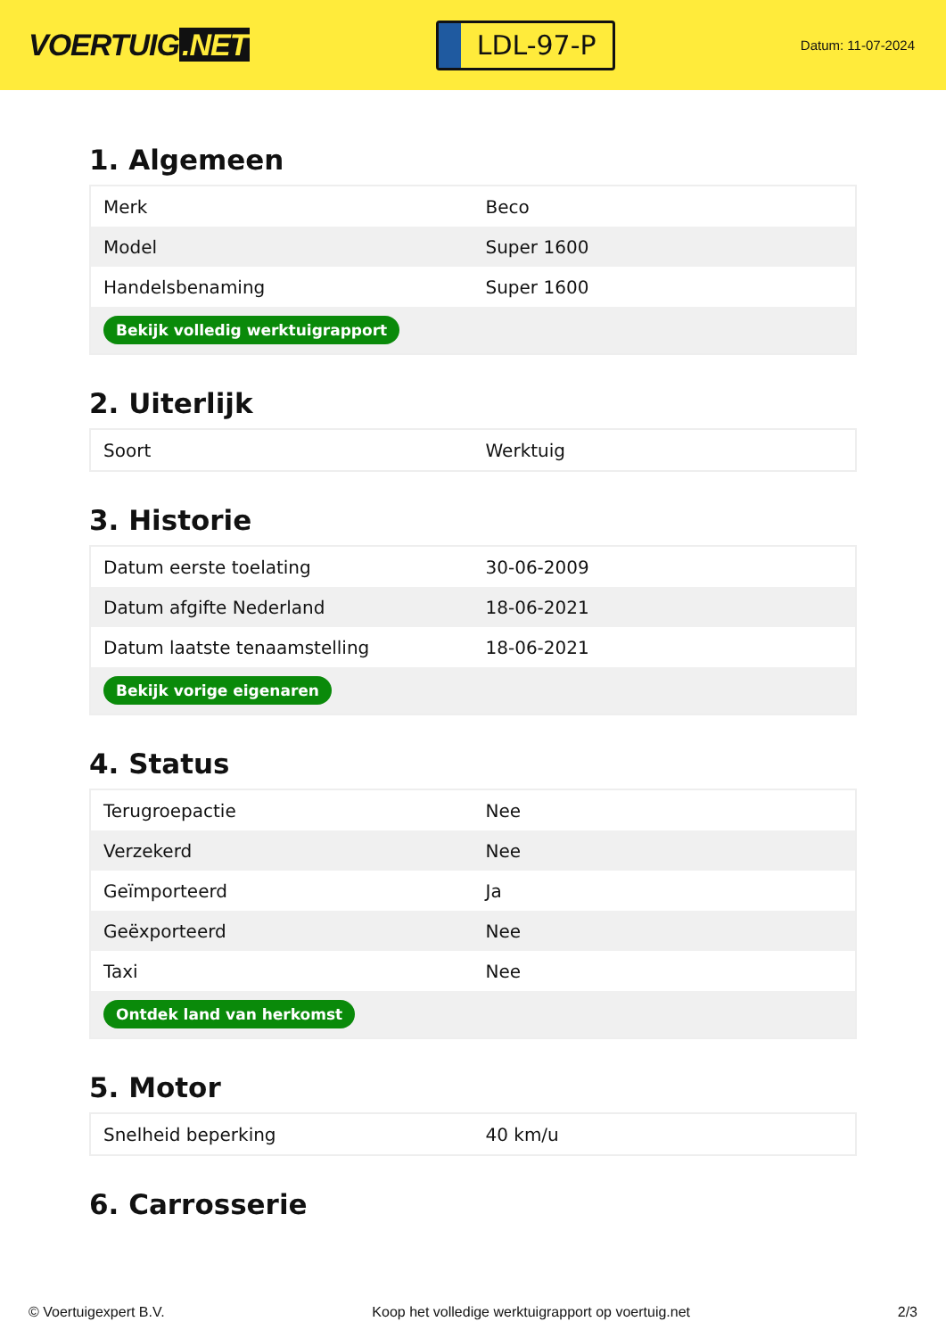VOERTUIG.NET
LDL-97-P
Datum: 11-07-2024
1. Algemeen
| Merk | Beco |
| Model | Super 1600 |
| Handelsbenaming | Super 1600 |
| Bekijk volledig werktuigrapport | |
2. Uiterlijk
| Soort | Werktuig |
3. Historie
| Datum eerste toelating | 30-06-2009 |
| Datum afgifte Nederland | 18-06-2021 |
| Datum laatste tenaamstelling | 18-06-2021 |
| Bekijk vorige eigenaren | |
4. Status
| Terugroepactie | Nee |
| Verzekerd | Nee |
| Geïmporteerd | Ja |
| Geëxporteerd | Nee |
| Taxi | Nee |
| Ontdek land van herkomst | |
5. Motor
| Snelheid beperking | 40 km/u |
6. Carrosserie
© Voertuigexpert B.V. Koop het volledige werktuigrapport op voertuig.net 2/3